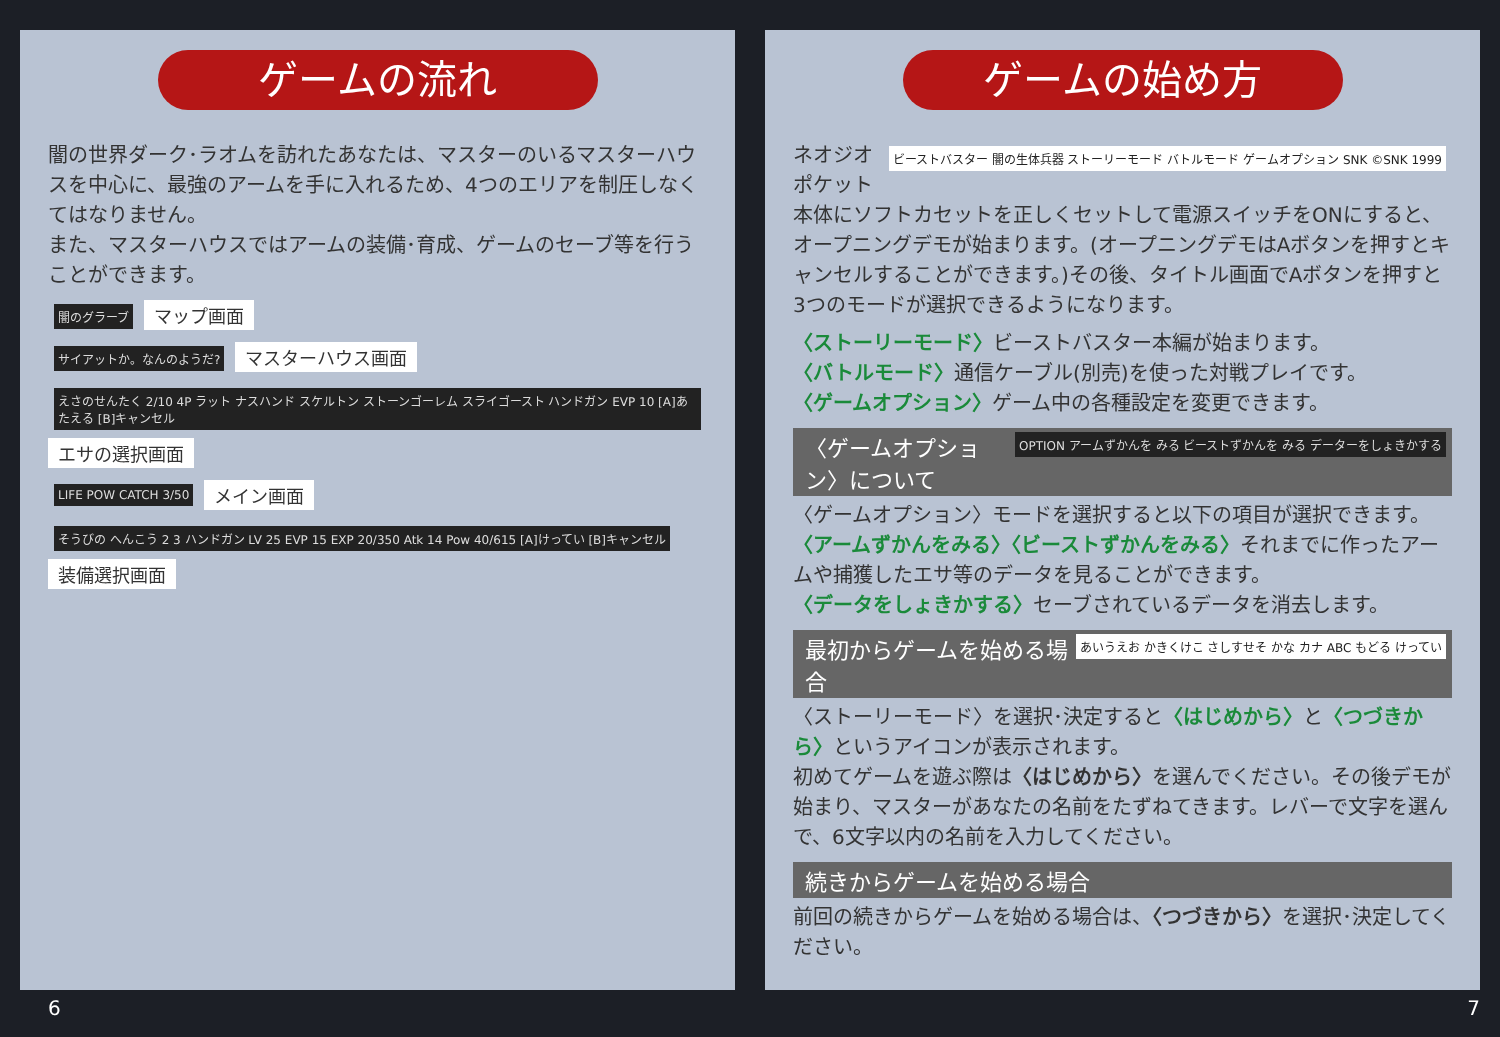ゲームの流れ
闇の世界ダーク･ラオムを訪れたあなたは、マスターのいるマスターハウスを中心に、最強のアームを手に入れるため、4つのエリアを制圧しなくてはなりません。
また、マスターハウスではアームの装備･育成、ゲームのセーブ等を行うことができます。
闇のグラーブ
マップ画面
サイアットか。なんのようだ?
マスターハウス画面
えさのせんたく 2/10 4P ラット ナスハンド スケルトン ストーンゴーレム スライゴースト ハンドガン EVP 10 [A]あたえる [B]キャンセル
エサの選択画面
LIFE POW CATCH 3/50
メイン画面
そうびの へんこう 2 3 ハンドガン LV 25 EVP 15 EXP 20/350 Atk 14 Pow 40/615 [A]けってい [B]キャンセル
装備選択画面
6
ゲームの始め方
ビーストバスター 闇の生体兵器 ストーリーモード バトルモード ゲームオプション SNK ©SNK 1999
ネオジオポケット本体にソフトカセットを正しくセットして電源スイッチをONにすると、オープニングデモが始まります。(オープニングデモはAボタンを押すとキャンセルすることができます。)その後、タイトル画面でAボタンを押すと3つのモードが選択できるようになります。
〈ストーリーモード〉ビーストバスター本編が始まります。
〈バトルモード〉通信ケーブル(別売)を使った対戦プレイです。
〈ゲームオプション〉ゲーム中の各種設定を変更できます。
OPTION アームずかんを みる ビーストずかんを みる データーをしょきかする
〈ゲームオプション〉について
〈ゲームオプション〉モードを選択すると以下の項目が選択できます。
〈アームずかんをみる〉〈ビーストずかんをみる〉それまでに作ったアームや捕獲したエサ等のデータを見ることができます。
〈データをしょきかする〉セーブされているデータを消去します。
あいうえお かきくけこ さしすせそ かな カナ ABC もどる けってい
最初からゲームを始める場合
〈ストーリーモード〉を選択･決定すると〈はじめから〉と〈つづきから〉というアイコンが表示されます。
初めてゲームを遊ぶ際は〈はじめから〉を選んでください。その後デモが始まり、マスターがあなたの名前をたずねてきます。レバーで文字を選んで、6文字以内の名前を入力してください。
続きからゲームを始める場合
前回の続きからゲームを始める場合は、〈つづきから〉を選択･決定してください。
7